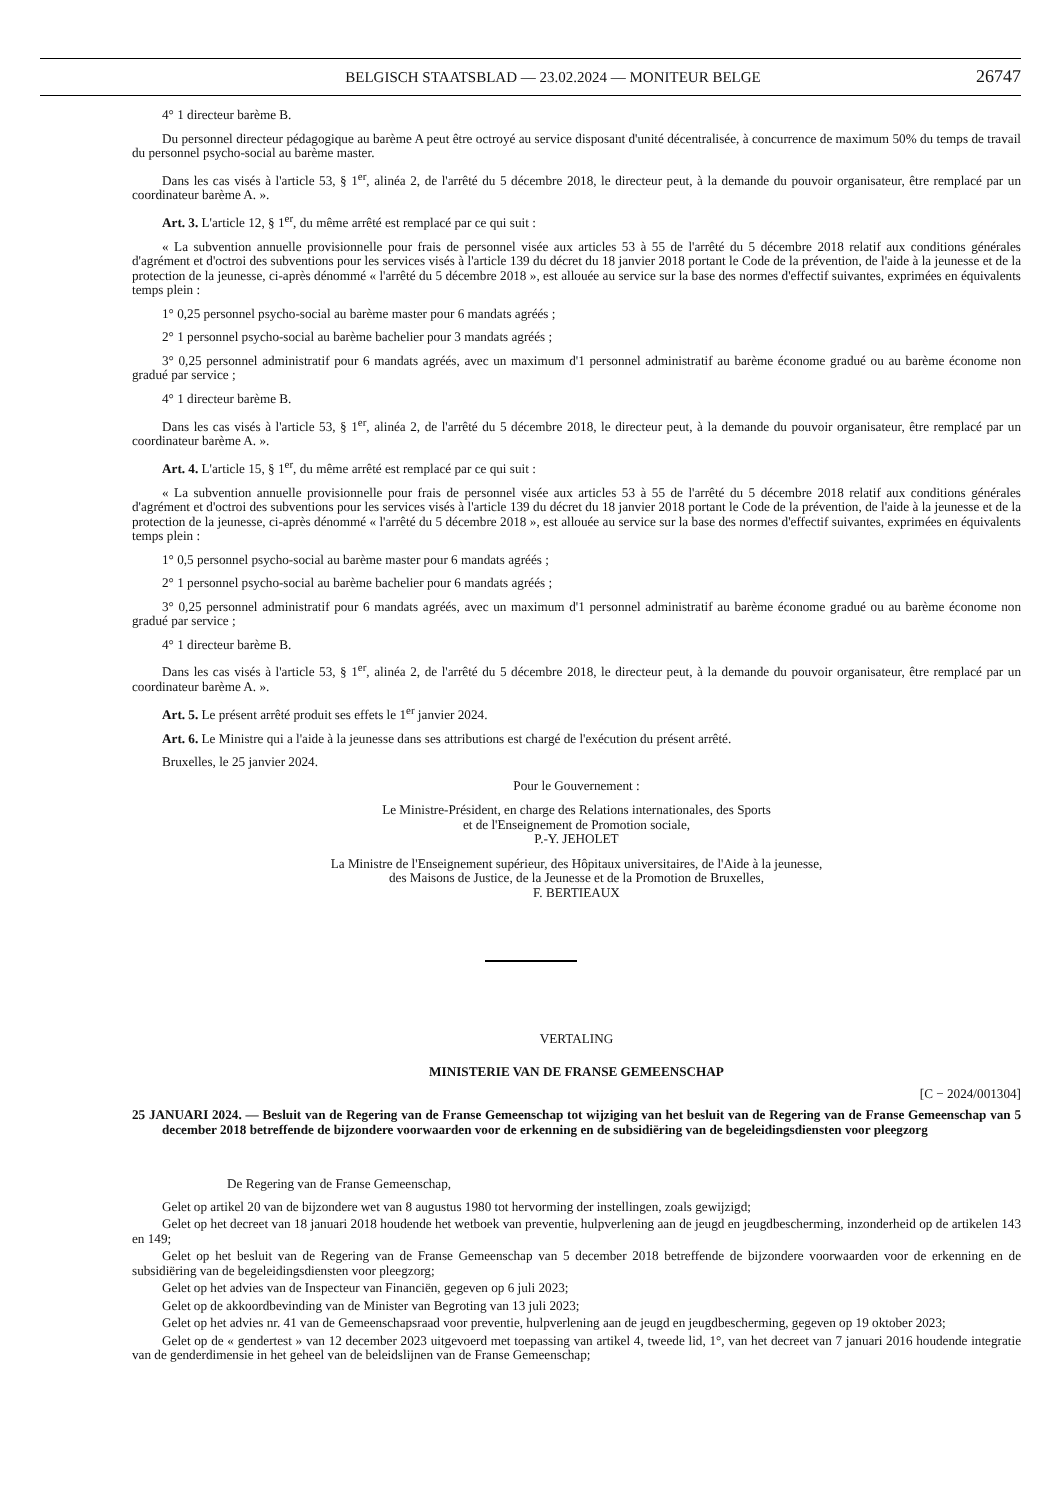BELGISCH STAATSBLAD — 23.02.2024 — MONITEUR BELGE 26747
4° 1 directeur barème B.
Du personnel directeur pédagogique au barème A peut être octroyé au service disposant d'unité décentralisée, à concurrence de maximum 50% du temps de travail du personnel psycho-social au barème master.
Dans les cas visés à l'article 53, § 1<sup>er</sup>, alinéa 2, de l'arrêté du 5 décembre 2018, le directeur peut, à la demande du pouvoir organisateur, être remplacé par un coordinateur barème A. ».
Art. 3. L'article 12, § 1<sup>er</sup>, du même arrêté est remplacé par ce qui suit :
« La subvention annuelle provisionnelle pour frais de personnel visée aux articles 53 à 55 de l'arrêté du 5 décembre 2018 relatif aux conditions générales d'agrément et d'octroi des subventions pour les services visés à l'article 139 du décret du 18 janvier 2018 portant le Code de la prévention, de l'aide à la jeunesse et de la protection de la jeunesse, ci-après dénommé « l'arrêté du 5 décembre 2018 », est allouée au service sur la base des normes d'effectif suivantes, exprimées en équivalents temps plein :
1° 0,25 personnel psycho-social au barème master pour 6 mandats agréés ;
2° 1 personnel psycho-social au barème bachelier pour 3 mandats agréés ;
3° 0,25 personnel administratif pour 6 mandats agréés, avec un maximum d'1 personnel administratif au barème économe gradué ou au barème économe non gradué par service ;
4° 1 directeur barème B.
Dans les cas visés à l'article 53, § 1<sup>er</sup>, alinéa 2, de l'arrêté du 5 décembre 2018, le directeur peut, à la demande du pouvoir organisateur, être remplacé par un coordinateur barème A. ».
Art. 4. L'article 15, § 1<sup>er</sup>, du même arrêté est remplacé par ce qui suit :
« La subvention annuelle provisionnelle pour frais de personnel visée aux articles 53 à 55 de l'arrêté du 5 décembre 2018 relatif aux conditions générales d'agrément et d'octroi des subventions pour les services visés à l'article 139 du décret du 18 janvier 2018 portant le Code de la prévention, de l'aide à la jeunesse et de la protection de la jeunesse, ci-après dénommé « l'arrêté du 5 décembre 2018 », est allouée au service sur la base des normes d'effectif suivantes, exprimées en équivalents temps plein :
1° 0,5 personnel psycho-social au barème master pour 6 mandats agréés ;
2° 1 personnel psycho-social au barème bachelier pour 6 mandats agréés ;
3° 0,25 personnel administratif pour 6 mandats agréés, avec un maximum d'1 personnel administratif au barème économe gradué ou au barème économe non gradué par service ;
4° 1 directeur barème B.
Dans les cas visés à l'article 53, § 1<sup>er</sup>, alinéa 2, de l'arrêté du 5 décembre 2018, le directeur peut, à la demande du pouvoir organisateur, être remplacé par un coordinateur barème A. ».
Art. 5. Le présent arrêté produit ses effets le 1<sup>er</sup> janvier 2024.
Art. 6. Le Ministre qui a l'aide à la jeunesse dans ses attributions est chargé de l'exécution du présent arrêté.
Bruxelles, le 25 janvier 2024.
Pour le Gouvernement :
Le Ministre-Président, en charge des Relations internationales, des Sports
et de l'Enseignement de Promotion sociale,
P.-Y. JEHOLET
La Ministre de l'Enseignement supérieur, des Hôpitaux universitaires, de l'Aide à la jeunesse,
des Maisons de Justice, de la Jeunesse et de la Promotion de Bruxelles,
F. BERTIEAUX
VERTALING
MINISTERIE VAN DE FRANSE GEMEENSCHAP
[C − 2024/001304]
25 JANUARI 2024. — Besluit van de Regering van de Franse Gemeenschap tot wijziging van het besluit van de Regering van de Franse Gemeenschap van 5 december 2018 betreffende de bijzondere voorwaarden voor de erkenning en de subsidiëring van de begeleidingsdiensten voor pleegzorg
De Regering van de Franse Gemeenschap,
Gelet op artikel 20 van de bijzondere wet van 8 augustus 1980 tot hervorming der instellingen, zoals gewijzigd;
Gelet op het decreet van 18 januari 2018 houdende het wetboek van preventie, hulpverlening aan de jeugd en jeugdbescherming, inzonderheid op de artikelen 143 en 149;
Gelet op het besluit van de Regering van de Franse Gemeenschap van 5 december 2018 betreffende de bijzondere voorwaarden voor de erkenning en de subsidiëring van de begeleidingsdiensten voor pleegzorg;
Gelet op het advies van de Inspecteur van Financiën, gegeven op 6 juli 2023;
Gelet op de akkoordbevinding van de Minister van Begroting van 13 juli 2023;
Gelet op het advies nr. 41 van de Gemeenschapsraad voor preventie, hulpverlening aan de jeugd en jeugdbescherming, gegeven op 19 oktober 2023;
Gelet op de « gendertest » van 12 december 2023 uitgevoerd met toepassing van artikel 4, tweede lid, 1°, van het decreet van 7 januari 2016 houdende integratie van de genderdimensie in het geheel van de beleidslijnen van de Franse Gemeenschap;